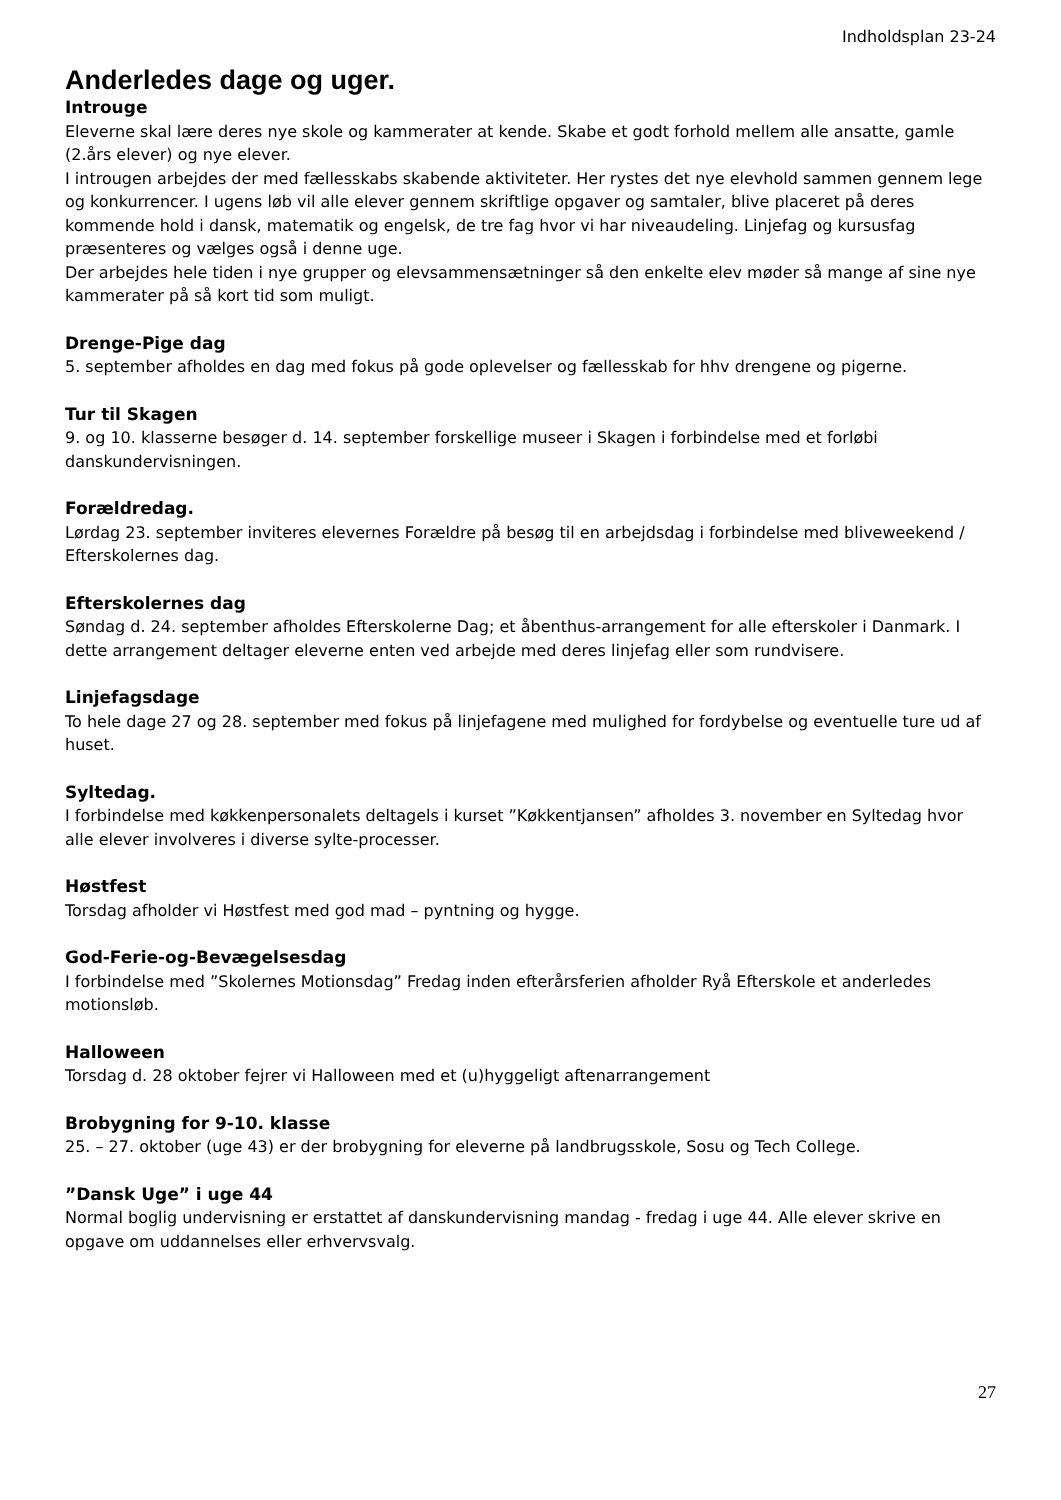Indholdsplan 23-24
Anderledes dage og uger.
Introuge
Eleverne skal lære deres nye skole og kammerater at kende. Skabe et godt forhold mellem alle ansatte, gamle (2.års elever) og nye elever.
I introugen arbejdes der med fællesskabs skabende aktiviteter. Her rystes det nye elevhold sammen gennem lege og konkurrencer. I ugens løb vil alle elever gennem skriftlige opgaver og samtaler, blive placeret på deres kommende hold i dansk, matematik og engelsk, de tre fag hvor vi har niveaudeling. Linjefag og kursusfag præsenteres og vælges også i denne uge.
Der arbejdes hele tiden i nye grupper og elevsammensætninger så den enkelte elev møder så mange af sine nye kammerater på så kort tid som muligt.
Drenge-Pige dag
5. september afholdes en dag med fokus på gode oplevelser og fællesskab for hhv drengene og pigerne.
Tur til Skagen
9. og 10. klasserne besøger d. 14. september forskellige museer i Skagen i forbindelse med et forløbi danskundervisningen.
Forældredag.
Lørdag 23. september inviteres elevernes Forældre på besøg til en arbejdsdag i forbindelse med bliveweekend / Efterskolernes dag.
Efterskolernes dag
Søndag d. 24. september afholdes Efterskolerne Dag; et åbenthus-arrangement for alle efterskoler i Danmark. I dette arrangement deltager eleverne enten ved arbejde med deres linjefag eller som rundvisere.
Linjefagsdage
To hele dage 27 og 28. september med fokus på linjefagene med mulighed for fordybelse og eventuelle ture ud af huset.
Syltedag.
I forbindelse med køkkenpersonalets deltagels i kurset ”Køkkentjansen” afholdes 3. november en Syltedag hvor alle elever involveres i diverse sylte-processer.
Høstfest
Torsdag afholder vi Høstfest med god mad – pyntning og hygge.
God-Ferie-og-Bevægelsesdag
I forbindelse med ”Skolernes Motionsdag” Fredag inden efterårsferien afholder Ryå Efterskole et anderledes motionsløb.
Halloween
Torsdag d. 28 oktober fejrer vi Halloween med et (u)hyggeligt aftenarrangement
Brobygning for 9-10. klasse
25. – 27. oktober (uge 43) er der brobygning for eleverne på landbrugsskole, Sosu og Tech College.
”Dansk Uge” i uge 44
Normal boglig undervisning er erstattet af danskundervisning mandag - fredag i uge 44. Alle elever skrive en opgave om uddannelses eller erhvervsvalg.
27